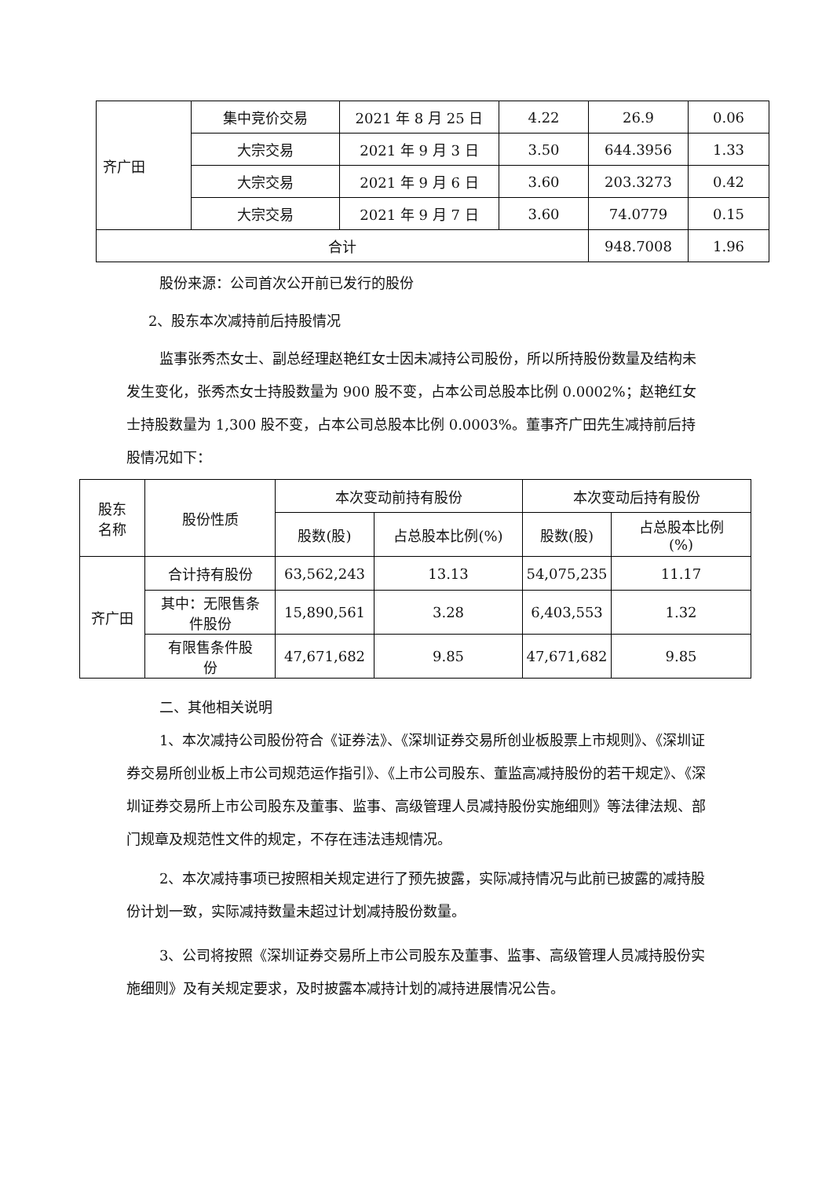| 齐广田 | 集中竞价交易 | 2021 年 8 月 25 日 | 4.22 | 26.9 | 0.06 |
| | 大宗交易 | 2021 年 9 月 3 日 | 3.50 | 644.3956 | 1.33 |
| | 大宗交易 | 2021 年 9 月 6 日 | 3.60 | 203.3273 | 0.42 |
| | 大宗交易 | 2021 年 9 月 7 日 | 3.60 | 74.0779 | 0.15 |
| 合计 | | | | 948.7008 | 1.96 |
股份来源：公司首次公开前已发行的股份
2、股东本次减持前后持股情况
监事张秀杰女士、副总经理赵艳红女士因未减持公司股份，所以所持股份数量及结构未发生变化，张秀杰女士持股数量为 900 股不变，占本公司总股本比例 0.0002%；赵艳红女士持股数量为 1,300 股不变，占本公司总股本比例 0.0003%。董事齐广田先生减持前后持股情况如下：
| 股东 名称 | 股份性质 | 本次变动前持有股份 | | 本次变动后持有股份 | |
| | | 股数(股) | 占总股本比例(%) | 股数(股) | 占总股本比例 (%) |
| 齐广田 | 合计持有股份 | 63,562,243 | 13.13 | 54,075,235 | 11.17 |
| | 其中：无限售条 件股份 | 15,890,561 | 3.28 | 6,403,553 | 1.32 |
| | 有限售条件股 份 | 47,671,682 | 9.85 | 47,671,682 | 9.85 |
二、其他相关说明
1、本次减持公司股份符合《证券法》、《深圳证券交易所创业板股票上市规则》、《深圳证券交易所创业板上市公司规范运作指引》、《上市公司股东、董监高减持股份的若干规定》、《深圳证券交易所上市公司股东及董事、监事、高级管理人员减持股份实施细则》等法律法规、部门规章及规范性文件的规定，不存在违法违规情况。
2、本次减持事项已按照相关规定进行了预先披露，实际减持情况与此前已披露的减持股份计划一致，实际减持数量未超过计划减持股份数量。
3、公司将按照《深圳证券交易所上市公司股东及董事、监事、高级管理人员减持股份实施细则》及有关规定要求，及时披露本减持计划的减持进展情况公告。